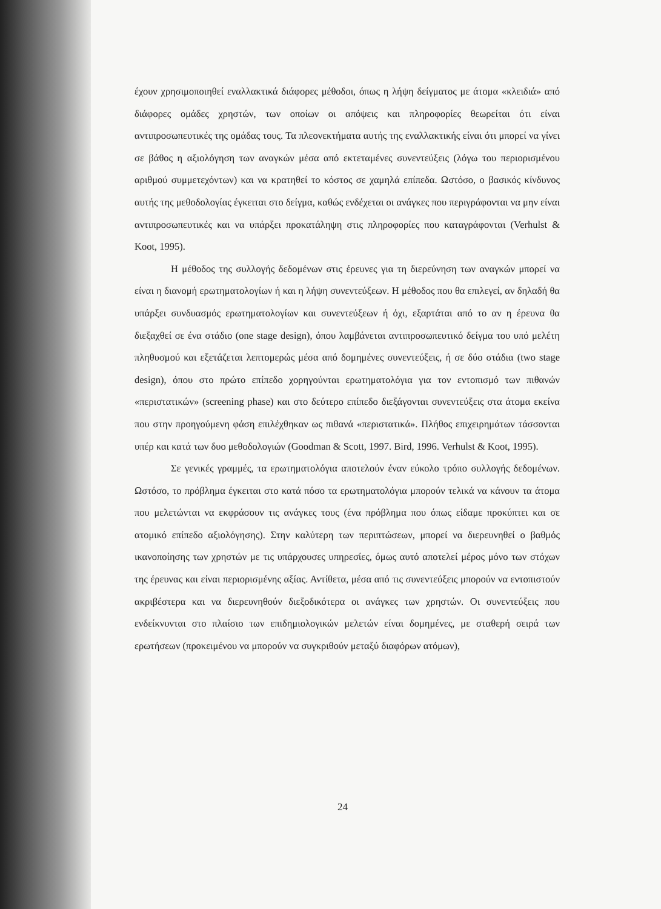έχουν χρησιμοποιηθεί εναλλακτικά διάφορες μέθοδοι, όπως η λήψη δείγματος με άτομα «κλειδιά» από διάφορες ομάδες χρηστών, των οποίων οι απόψεις και πληροφορίες θεωρείται ότι είναι αντιπροσωπευτικές της ομάδας τους. Τα πλεονεκτήματα αυτής της εναλλακτικής είναι ότι μπορεί να γίνει σε βάθος η αξιολόγηση των αναγκών μέσα από εκτεταμένες συνεντεύξεις (λόγω του περιορισμένου αριθμού συμμετεχόντων) και να κρατηθεί το κόστος σε χαμηλά επίπεδα. Ωστόσο, ο βασικός κίνδυνος αυτής της μεθοδολογίας έγκειται στο δείγμα, καθώς ενδέχεται οι ανάγκες που περιγράφονται να μην είναι αντιπροσωπευτικές και να υπάρξει προκατάληψη στις πληροφορίες που καταγράφονται (Verhulst & Koot, 1995).
Η μέθοδος της συλλογής δεδομένων στις έρευνες για τη διερεύνηση των αναγκών μπορεί να είναι η διανομή ερωτηματολογίων ή και η λήψη συνεντεύξεων. Η μέθοδος που θα επιλεγεί, αν δηλαδή θα υπάρξει συνδυασμός ερωτηματολογίων και συνεντεύξεων ή όχι, εξαρτάται από το αν η έρευνα θα διεξαχθεί σε ένα στάδιο (one stage design), όπου λαμβάνεται αντιπροσωπευτικό δείγμα του υπό μελέτη πληθυσμού και εξετάζεται λεπτομερώς μέσα από δομημένες συνεντεύξεις, ή σε δύο στάδια (two stage design), όπου στο πρώτο επίπεδο χορηγούνται ερωτηματολόγια για τον εντοπισμό των πιθανών «περιστατικών» (screening phase) και στο δεύτερο επίπεδο διεξάγονται συνεντεύξεις στα άτομα εκείνα που στην προηγούμενη φάση επιλέχθηκαν ως πιθανά «περιστατικά». Πλήθος επιχειρημάτων τάσσονται υπέρ και κατά των δυο μεθοδολογιών (Goodman & Scott, 1997. Bird, 1996. Verhulst & Koot, 1995).
Σε γενικές γραμμές, τα ερωτηματολόγια αποτελούν έναν εύκολο τρόπο συλλογής δεδομένων. Ωστόσο, το πρόβλημα έγκειται στο κατά πόσο τα ερωτηματολόγια μπορούν τελικά να κάνουν τα άτομα που μελετώνται να εκφράσουν τις ανάγκες τους (ένα πρόβλημα που όπως είδαμε προκύπτει και σε ατομικό επίπεδο αξιολόγησης). Στην καλύτερη των περιπτώσεων, μπορεί να διερευνηθεί ο βαθμός ικανοποίησης των χρηστών με τις υπάρχουσες υπηρεσίες, όμως αυτό αποτελεί μέρος μόνο των στόχων της έρευνας και είναι περιορισμένης αξίας. Αντίθετα, μέσα από τις συνεντεύξεις μπορούν να εντοπιστούν ακριβέστερα και να διερευνηθούν διεξοδικότερα οι ανάγκες των χρηστών. Οι συνεντεύξεις που ενδείκνυνται στο πλαίσιο των επιδημιολογικών μελετών είναι δομημένες, με σταθερή σειρά των ερωτήσεων (προκειμένου να μπορούν να συγκριθούν μεταξύ διαφόρων ατόμων),
24